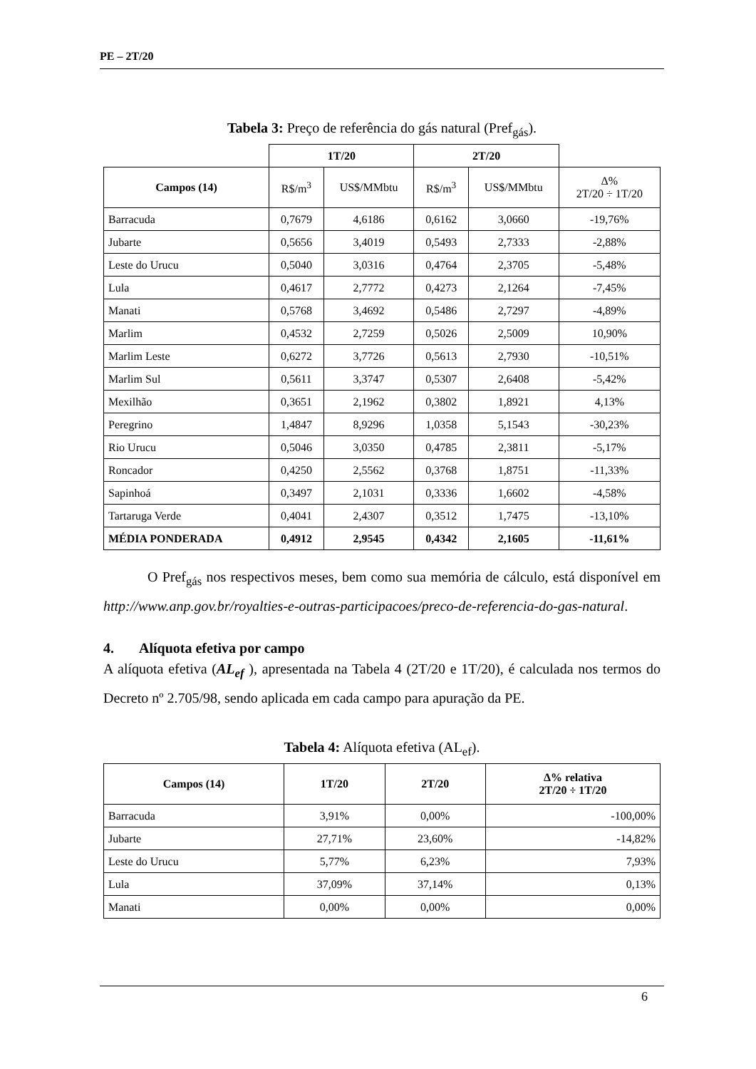PE – 2T/20
Tabela 3: Preço de referência do gás natural (Pref<sub>gás</sub>).
| | 1T/20 | | 2T/20 | | |
| Campos (14) | R$/m<sup>3</sup> | US$/MMbtu | R$/m<sup>3</sup> | US$/MMbtu | Δ% 2T/20 ÷ 1T/20 |
| Barracuda | 0,7679 | 4,6186 | 0,6162 | 3,0660 | -19,76% |
| Jubarte | 0,5656 | 3,4019 | 0,5493 | 2,7333 | -2,88% |
| Leste do Urucu | 0,5040 | 3,0316 | 0,4764 | 2,3705 | -5,48% |
| Lula | 0,4617 | 2,7772 | 0,4273 | 2,1264 | -7,45% |
| Manati | 0,5768 | 3,4692 | 0,5486 | 2,7297 | -4,89% |
| Marlim | 0,4532 | 2,7259 | 0,5026 | 2,5009 | 10,90% |
| Marlim Leste | 0,6272 | 3,7726 | 0,5613 | 2,7930 | -10,51% |
| Marlim Sul | 0,5611 | 3,3747 | 0,5307 | 2,6408 | -5,42% |
| Mexilhão | 0,3651 | 2,1962 | 0,3802 | 1,8921 | 4,13% |
| Peregrino | 1,4847 | 8,9296 | 1,0358 | 5,1543 | -30,23% |
| Rio Urucu | 0,5046 | 3,0350 | 0,4785 | 2,3811 | -5,17% |
| Roncador | 0,4250 | 2,5562 | 0,3768 | 1,8751 | -11,33% |
| Sapinhoá | 0,3497 | 2,1031 | 0,3336 | 1,6602 | -4,58% |
| Tartaruga Verde | 0,4041 | 2,4307 | 0,3512 | 1,7475 | -13,10% |
| MÉDIA PONDERADA | 0,4912 | 2,9545 | 0,4342 | 2,1605 | -11,61% |
O Pref<sub>gás</sub> nos respectivos meses, bem como sua memória de cálculo, está disponível em http://www.anp.gov.br/royalties-e-outras-participacoes/preco-de-referencia-do-gas-natural.
4. Alíquota efetiva por campo
A alíquota efetiva (AL<sub>ef</sub> ), apresentada na Tabela 4 (2T/20 e 1T/20), é calculada nos termos do Decreto nº 2.705/98, sendo aplicada em cada campo para apuração da PE.
Tabela 4: Alíquota efetiva (AL<sub>ef</sub>).
| Campos (14) | 1T/20 | 2T/20 | Δ% relativa 2T/20 ÷ 1T/20 |
| --- | --- | --- | --- |
| Barracuda | 3,91% | 0,00% | -100,00% |
| Jubarte | 27,71% | 23,60% | -14,82% |
| Leste do Urucu | 5,77% | 6,23% | 7,93% |
| Lula | 37,09% | 37,14% | 0,13% |
| Manati | 0,00% | 0,00% | 0,00% |
6